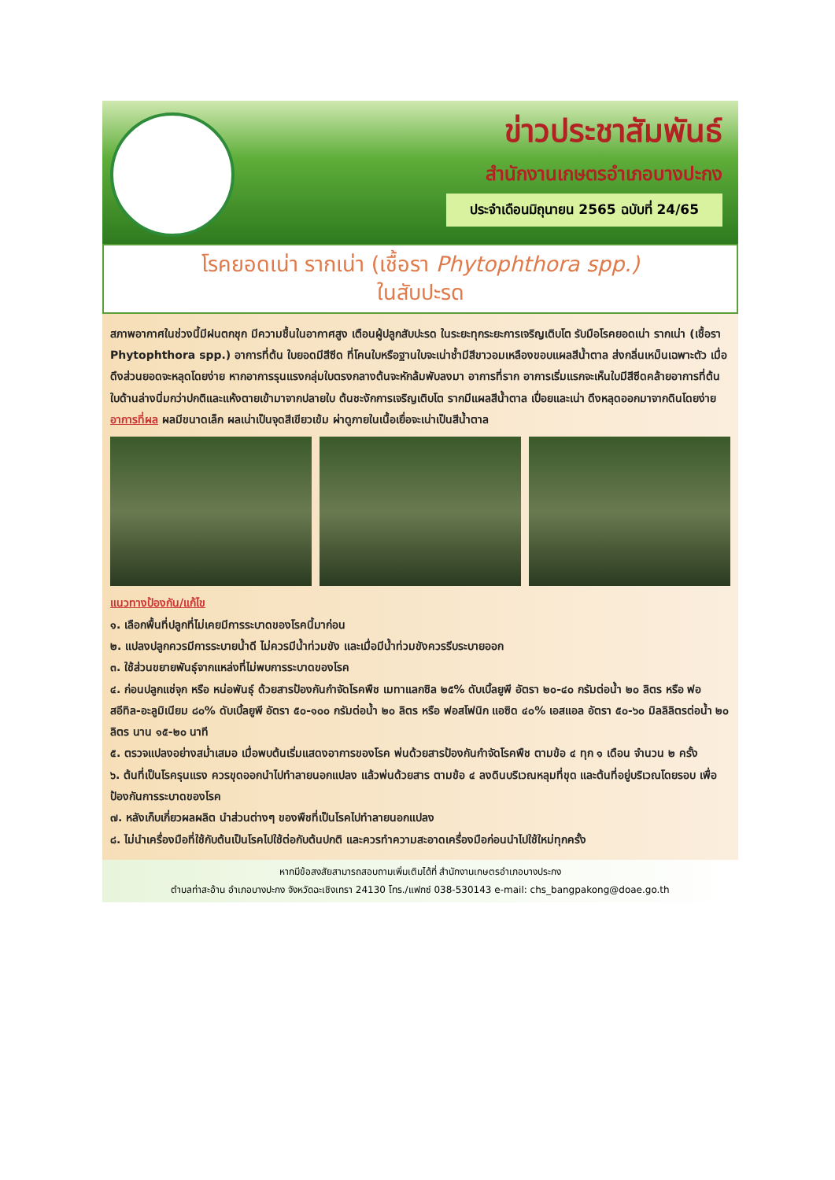ข่าวประชาสัมพันธ์
สำนักงานเกษตรอำเภอบางปะกง
ประจำเดือนมิถุนายน 2565 ฉบับที่ 24/65
โรคยอดเน่า รากเน่า (เชื้อรา Phytophthora spp.)
ในสับปะรด
สภาพอากาศในช่วงนี้มีฝนตกชุก มีความชื้นในอากาศสูง เตือนผู้ปลูกสับปะรด ในระยะทุกระยะการเจริญเติบโต รับมือโรคยอดเน่า รากเน่า (เชื้อรา Phytophthora spp.) อาการที่ต้น ใบยอดมีสีซีด ที่โคนใบหรือฐานใบจะเน่าช้ำมีสีขาวอมเหลืองขอบแผลสีน้ำตาล ส่งกลิ่นเหม็นเฉพาะตัว เมื่อดึงส่วนยอดจะหลุดโดยง่าย หากอาการรุนแรงกลุ่มใบตรงกลางต้นจะหักล้มพับลงมา อาการที่ราก อาการเริ่มแรกจะเห็นใบมีสีซีดคล้ายอาการที่ต้น ใบด้านล่างนิ่มกว่าปกติและแห้งตายเข้ามาจากปลายใบ ต้นชะงักการเจริญเติบโต รากมีแผลสีน้ำตาล เปื่อยและเน่า ดึงหลุดออกมาจากดินโดยง่าย
อาการที่ผล ผลมีขนาดเล็ก ผลเน่าเป็นจุดสีเขียวเข้ม ผ่าดูภายในเนื้อเยื่อจะเน่าเป็นสีน้ำตาล
แนวทางป้องกัน/แก้ไข
๑. เลือกพื้นที่ปลูกที่ไม่เคยมีการระบาดของโรคนี้มาก่อน
๒. แปลงปลูกควรมีการระบายน้ำดี ไม่ควรมีน้ำท่วมขัง และเมื่อมีน้ำท่วมขังควรรีบระบายออก
๓. ใช้ส่วนขยายพันธุ์จากแหล่งที่ไม่พบการระบาดของโรค
๔. ก่อนปลูกแช่จุก หรือ หน่อพันธุ์ ด้วยสารป้องกันกำจัดโรคพืช เมทาแลกซิล ๒๕% ดับเบิ้ลยูพี อัตรา ๒๐-๔๐ กรัมต่อน้ำ ๒๐ ลิตร หรือ ฟอสอีทิล-อะลูมิเนียม ๘๐% ดับเบิ้ลยูพี อัตรา ๕๐-๑๐๐ กรัมต่อน้ำ ๒๐ ลิตร หรือ ฟอสโฟนิก แอซิด ๔๐% เอสแอล อัตรา ๕๐-๖๐ มิลลิลิตรต่อน้ำ ๒๐ ลิตร นาน ๑๕-๒๐ นาที
๕. ตรวจแปลงอย่างสม่ำเสมอ เมื่อพบต้นเริ่มแสดงอาการของโรค พ่นด้วยสารป้องกันกำจัดโรคพืช ตามข้อ ๔ ทุก ๑ เดือน จำนวน ๒ ครั้ง
๖. ต้นที่เป็นโรครุนแรง ควรขุดออกนำไปทำลายนอกแปลง แล้วพ่นด้วยสาร ตามข้อ ๔ ลงดินบริเวณหลุมที่ขุด และต้นที่อยู่บริเวณโดยรอบ เพื่อป้องกันการระบาดของโรค
๗. หลังเก็บเกี่ยวผลผลิต นำส่วนต่างๆ ของพืชที่เป็นโรคไปทำลายนอกแปลง
๘. ไม่นำเครื่องมือที่ใช้กับต้นเป็นโรคไปใช้ต่อกับต้นปกติ และควรทำความสะอาดเครื่องมือก่อนนำไปใช้ใหม่ทุกครั้ง
หากมีข้อสงสัยสามารถสอบถามเพิ่มเติมได้ที่ สำนักงานเกษตรอำเภอบางประกง
ตำบลท่าสะอ้าน อำเภอบางปะกง จังหวัดฉะเชิงเทรา 24130 โทร./แฟกซ์ 038-530143 e-mail: chs_bangpakong@doae.go.th